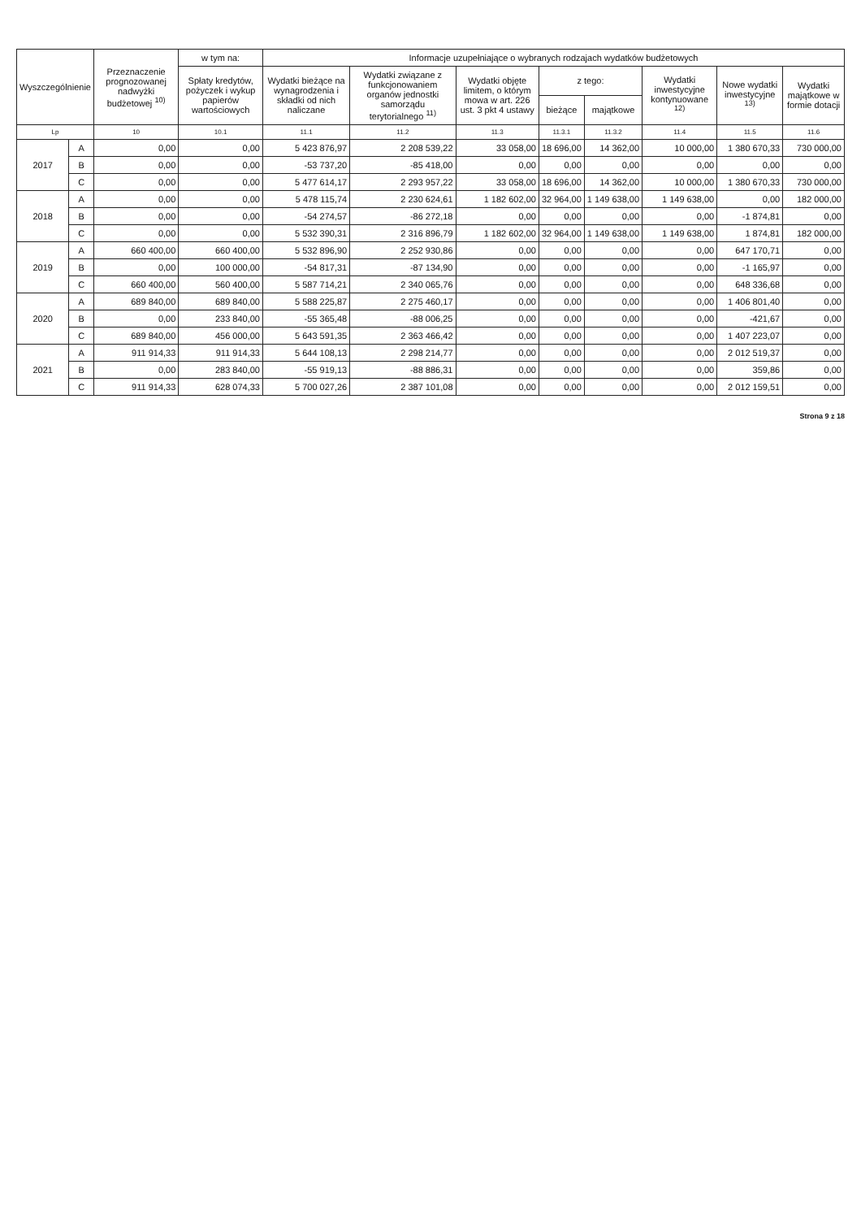| Wyszczególnienie | | Przeznaczenie prognozowanej nadwyżki budżetowej <sup>10)</sup> | w tym na: | Informacje uzupełniające o wybranych rodzajach wydatków budżetowych | | | | | | | |
| --- | --- | --- | --- | --- | --- | --- | --- | --- | --- | --- | --- |
| | | | Spłaty kredytów, pożyczek i wykup papierów wartościowych | Wydatki bieżące na wynagrodzenia i składki od nich naliczane | Wydatki związane z funkcjonowaniem organów jednostki samorządu terytorialnego <sup>11)</sup> | Wydatki objęte limitem, o którym mowa w art. 226 ust. 3 pkt 4 ustawy | z tego: | | Wydatki inwestycyjne kontynuowane <sup>12)</sup> | Nowe wydatki inwestycyjne <sup>13)</sup> | Wydatki majątkowe w formie dotacji |
| | | | | | | | bieżące | majątkowe | | | |
| Lp | | 10 | 10.1 | 11.1 | 11.2 | 11.3 | 11.3.1 | 11.3.2 | 11.4 | 11.5 | 11.6 |
| 2017 | A | 0,00 | 0,00 | 5 423 876,97 | 2 208 539,22 | 33 058,00 | 18 696,00 | 14 362,00 | 10 000,00 | 1 380 670,33 | 730 000,00 |
| | B | 0,00 | 0,00 | -53 737,20 | -85 418,00 | 0,00 | 0,00 | 0,00 | 0,00 | 0,00 | 0,00 |
| | C | 0,00 | 0,00 | 5 477 614,17 | 2 293 957,22 | 33 058,00 | 18 696,00 | 14 362,00 | 10 000,00 | 1 380 670,33 | 730 000,00 |
| 2018 | A | 0,00 | 0,00 | 5 478 115,74 | 2 230 624,61 | 1 182 602,00 | 32 964,00 | 1 149 638,00 | 1 149 638,00 | 0,00 | 182 000,00 |
| | B | 0,00 | 0,00 | -54 274,57 | -86 272,18 | 0,00 | 0,00 | 0,00 | 0,00 | -1 874,81 | 0,00 |
| | C | 0,00 | 0,00 | 5 532 390,31 | 2 316 896,79 | 1 182 602,00 | 32 964,00 | 1 149 638,00 | 1 149 638,00 | 1 874,81 | 182 000,00 |
| 2019 | A | 660 400,00 | 660 400,00 | 5 532 896,90 | 2 252 930,86 | 0,00 | 0,00 | 0,00 | 0,00 | 647 170,71 | 0,00 |
| | B | 0,00 | 100 000,00 | -54 817,31 | -87 134,90 | 0,00 | 0,00 | 0,00 | 0,00 | -1 165,97 | 0,00 |
| | C | 660 400,00 | 560 400,00 | 5 587 714,21 | 2 340 065,76 | 0,00 | 0,00 | 0,00 | 0,00 | 648 336,68 | 0,00 |
| 2020 | A | 689 840,00 | 689 840,00 | 5 588 225,87 | 2 275 460,17 | 0,00 | 0,00 | 0,00 | 0,00 | 1 406 801,40 | 0,00 |
| | B | 0,00 | 233 840,00 | -55 365,48 | -88 006,25 | 0,00 | 0,00 | 0,00 | 0,00 | -421,67 | 0,00 |
| | C | 689 840,00 | 456 000,00 | 5 643 591,35 | 2 363 466,42 | 0,00 | 0,00 | 0,00 | 0,00 | 1 407 223,07 | 0,00 |
| 2021 | A | 911 914,33 | 911 914,33 | 5 644 108,13 | 2 298 214,77 | 0,00 | 0,00 | 0,00 | 0,00 | 2 012 519,37 | 0,00 |
| | B | 0,00 | 283 840,00 | -55 919,13 | -88 886,31 | 0,00 | 0,00 | 0,00 | 0,00 | 359,86 | 0,00 |
| | C | 911 914,33 | 628 074,33 | 5 700 027,26 | 2 387 101,08 | 0,00 | 0,00 | 0,00 | 0,00 | 2 012 159,51 | 0,00 |
Strona 9 z 18